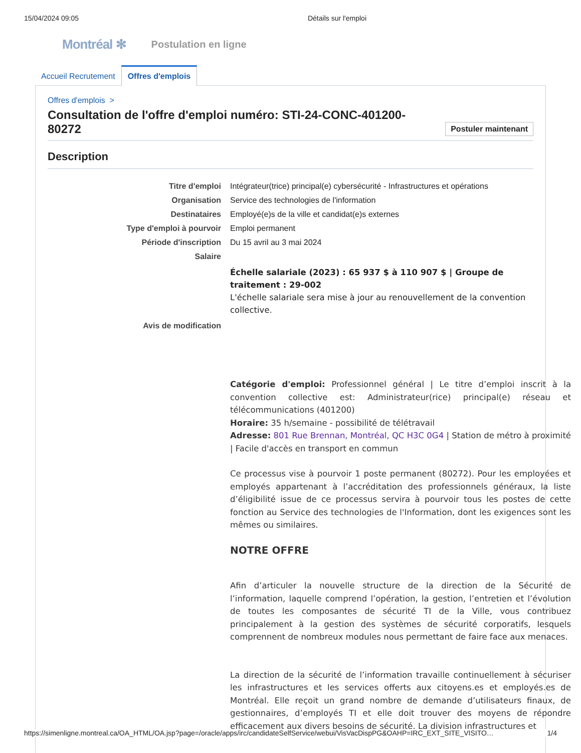15/04/2024 09:05 Détails sur l'emploi
Montréal ✻ Postulation en ligne
Accueil Recrutement
Offres d'emplois
Offres d'emplois >
Consultation de l'offre d'emploi numéro: STI-24-CONC-401200-
80272 Postuler maintenant
Description
| Titre d'emploi | Intégrateur(trice) principal(e) cybersécurité - Infrastructures et opérations |
| Organisation | Service des technologies de l'information |
| Destinataires | Employé(e)s de la ville et candidat(e)s externes |
| Type d'emploi à pourvoir | Emploi permanent |
| Période d'inscription | Du 15 avril au 3 mai 2024 |
| Salaire | |
| | Échelle salariale (2023) : 65 937 $ à 110 907 $ / Groupe de traitement : 29-002 L'échelle salariale sera mise à jour au renouvellement de la convention collective. |
| Avis de modification | |
Catégorie d'emploi: Professionnel général | Le titre d’emploi inscrit à la convention collective est: Administrateur(rice) principal(e) réseau et télécommunications (401200)
Horaire: 35 h/semaine - possibilité de télétravail
Adresse: 801 Rue Brennan, Montréal, QC H3C 0G4 | Station de métro à proximité | Facile d'accès en transport en commun
Ce processus vise à pourvoir 1 poste permanent (80272). Pour les employées et employés appartenant à l’accréditation des professionnels généraux, la liste d’éligibilité issue de ce processus servira à pourvoir tous les postes de cette fonction au Service des technologies de l'Information, dont les exigences sont les mêmes ou similaires.
NOTRE OFFRE
Afin d’articuler la nouvelle structure de la direction de la Sécurité de l’information, laquelle comprend l’opération, la gestion, l’entretien et l’évolution de toutes les composantes de sécurité TI de la Ville, vous contribuez principalement à la gestion des systèmes de sécurité corporatifs, lesquels comprennent de nombreux modules nous permettant de faire face aux menaces.
La direction de la sécurité de l’information travaille continuellement à sécuriser les infrastructures et les services offerts aux citoyens.es et employés.es de Montréal. Elle reçoit un grand nombre de demande d’utilisateurs finaux, de gestionnaires, d’employés TI et elle doit trouver des moyens de répondre efficacement aux divers besoins de sécurité. La division infrastructures et
https://simenligne.montreal.ca/OA_HTML/OA.jsp?page=/oracle/apps/irc/candidateSelfService/webui/VisVacDispPG&OAHP=IRC_EXT_SITE_VISITO… 1/4